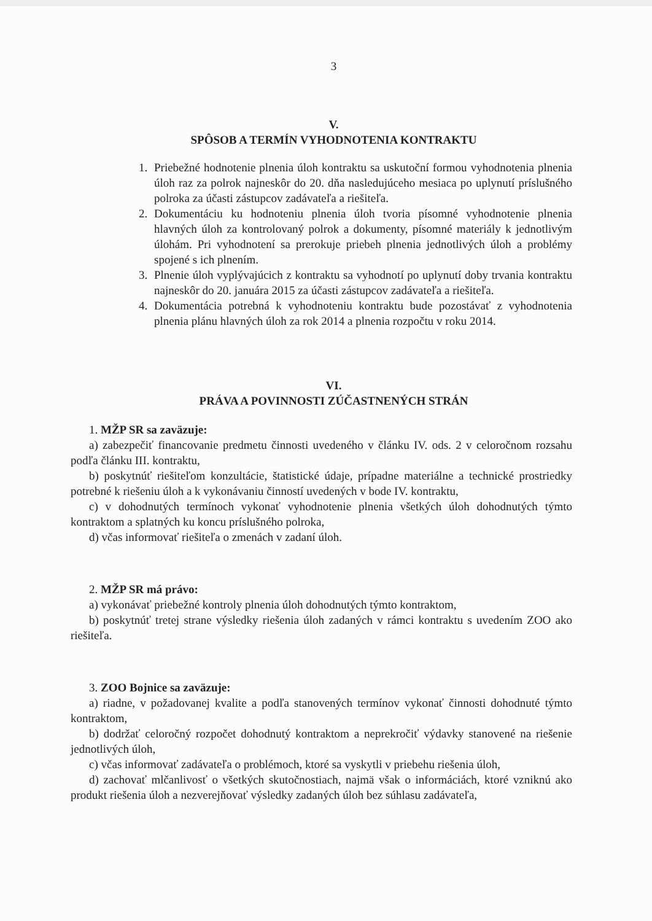3
V.
SPÔSOB A TERMÍN VYHODNOTENIA KONTRAKTU
1. Priebežné hodnotenie plnenia úloh kontraktu sa uskutoční formou vyhodnotenia plnenia úloh raz za polrok najneskôr do 20. dňa nasledujúceho mesiaca po uplynutí príslušného polroka za účasti zástupcov zadávateľa a riešiteľa.
2. Dokumentáciu ku hodnoteniu plnenia úloh tvoria písomné vyhodnotenie plnenia hlavných úloh za kontrolovaný polrok a dokumenty, písomné materiály k jednotlivým úlohám. Pri vyhodnotení sa prerokuje priebeh plnenia jednotlivých úloh a problémy spojené s ich plnením.
3. Plnenie úloh vyplývajúcich z kontraktu sa vyhodnotí po uplynutí doby trvania kontraktu najneskôr do 20. januára 2015 za účasti zástupcov zadávateľa a riešiteľa.
4. Dokumentácia potrebná k vyhodnoteniu kontraktu bude pozostávať z vyhodnotenia plnenia plánu hlavných úloh za rok 2014 a plnenia rozpočtu v roku 2014.
VI.
PRÁVA A POVINNOSTI ZÚČASTNENÝCH STRÁN
1. MŽP SR sa zaväzuje:
a) zabezpečiť financovanie predmetu činnosti uvedeného v článku IV. ods. 2 v celoročnom rozsahu podľa článku III. kontraktu,
b) poskytnúť riešiteľom konzultácie, štatistické údaje, prípadne materiálne a technické prostriedky potrebné k riešeniu úloh a k vykonávaniu činností uvedených v bode IV. kontraktu,
c) v dohodnutých termínoch vykonať vyhodnotenie plnenia všetkých úloh dohodnutých týmto kontraktom a splatných ku koncu príslušného polroka,
d) včas informovať riešiteľa o zmenách v zadaní úloh.
2. MŽP SR má právo:
a) vykonávať priebežné kontroly plnenia úloh dohodnutých týmto kontraktom,
b) poskytnúť tretej strane výsledky riešenia úloh zadaných v rámci kontraktu s uvedením ZOO ako riešiteľa.
3. ZOO Bojnice sa zaväzuje:
a) riadne, v požadovanej kvalite a podľa stanovených termínov vykonať činnosti dohodnuté týmto kontraktom,
b) dodržať celoročný rozpočet dohodnutý kontraktom a neprekročiť výdavky stanovené na riešenie jednotlivých úloh,
c) včas informovať zadávateľa o problémoch, ktoré sa vyskytli v priebehu riešenia úloh,
d) zachovať mlčanlivosť o všetkých skutočnostiach, najmä však o informáciách, ktoré vzniknú ako produkt riešenia úloh a nezverejňovať výsledky zadaných úloh bez súhlasu zadávateľa,